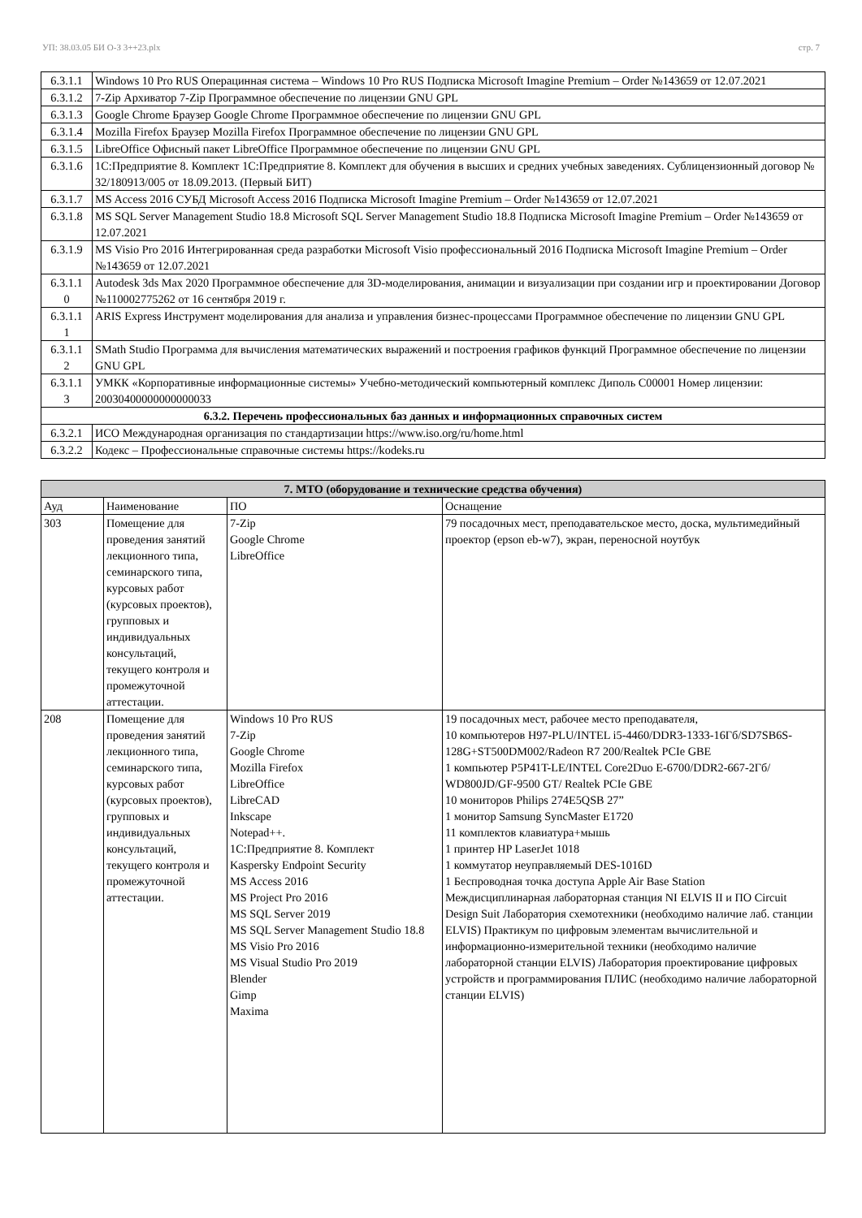УП: 38.03.05 БИ О-З 3++23.plx стр. 7
| 6.3.1.1 | Windows 10 Pro RUS Операцинная система – Windows 10 Pro RUS Подписка Microsoft Imagine Premium – Order №143659 от 12.07.2021 |
| 6.3.1.2 | 7-Zip Архиватор 7-Zip Программное обеспечение по лицензии GNU GPL |
| 6.3.1.3 | Google Chrome Браузер Google Chrome Программное обеспечение по лицензии GNU GPL |
| 6.3.1.4 | Mozilla Firefox Браузер Mozilla Firefox Программное обеспечение по лицензии GNU GPL |
| 6.3.1.5 | LibreOffice Офисный пакет LibreOffice Программное обеспечение по лицензии GNU GPL |
| 6.3.1.6 | 1С:Предприятие 8. Комплект 1С:Предприятие 8. Комплект для обучения в высших и средних учебных заведениях. Сублицензионный договор № 32/180913/005 от 18.09.2013. (Первый БИТ) |
| 6.3.1.7 | MS Access 2016 СУБД Microsoft Access 2016 Подписка Microsoft Imagine Premium – Order №143659 от 12.07.2021 |
| 6.3.1.8 | MS SQL Server Management Studio 18.8 Microsoft SQL Server Management Studio 18.8 Подписка Microsoft Imagine Premium – Order №143659 от 12.07.2021 |
| 6.3.1.9 | MS Visio Pro 2016 Интегрированная среда разработки Microsoft Visio профессиональный 2016 Подписка Microsoft Imagine Premium – Order №143659 от 12.07.2021 |
| 6.3.1.1 0 | Autodesk 3ds Max 2020 Программное обеспечение для 3D-моделирования, анимации и визуализации при создании игр и проектировании Договор №110002775262 от 16 сентября 2019 г. |
| 6.3.1.1 1 | ARIS Express Инструмент моделирования для анализа и управления бизнес-процессами Программное обеспечение по лицензии GNU GPL |
| 6.3.1.1 2 | SMath Studio Программа для вычисления математических выражений и построения графиков функций Программное обеспечение по лицензии GNU GPL |
| 6.3.1.1 3 | УМКК «Корпоративные информационные системы» Учебно-методический компьютерный комплекс Диполь С00001 Номер лицензии: 20030400000000000033 |
| 6.3.2. Перечень профессиональных баз данных и информационных справочных систем | |
| 6.3.2.1 | ИСО Международная организация по стандартизации https://www.iso.org/ru/home.html |
| 6.3.2.2 | Кодекс – Профессиональные справочные системы https://kodeks.ru |
| 7. МТО (оборудование и технические средства обучения) | | | |
| Ауд | Наименование | ПО | Оснащение |
| 303 | Помещение для проведения занятий лекционного типа, семинарского типа, курсовых работ (курсовых проектов), групповых и индивидуальных консультаций, текущего контроля и промежуточной аттестации. | 7-Zip Google Chrome LibreOffice | 79 посадочных мест, преподавательское место, доска, мультимедийный проектор (epson eb-w7), экран, переносной ноутбук |
| 208 | Помещение для проведения занятий лекционного типа, семинарского типа, курсовых работ (курсовых проектов), групповых и индивидуальных консультаций, текущего контроля и промежуточной аттестации. | Windows 10 Pro RUS 7-Zip Google Chrome Mozilla Firefox LibreOffice LibreCAD Inkscape Notepad++. 1С:Предприятие 8. Комплект Kaspersky Endpoint Security MS Access 2016 MS Project Pro 2016 MS SQL Server 2019 MS SQL Server Management Studio 18.8 MS Visio Pro 2016 MS Visual Studio Pro 2019 Blender Gimp Maxima | 19 посадочных мест, рабочее место преподавателя, 10 компьютеров H97-PLU/INTEL i5-4460/DDR3-1333-16Гб/SD7SB6S-128G+ST500DM002/Radeon R7 200/Realtek PCIe GBE 1 компьютер P5P41T-LE/INTEL Core2Duo E-6700/DDR2-667-2Гб/ WD800JD/GF-9500 GT/ Realtek PCIe GBE 10 мониторов Philips 274E5QSB 27” 1 монитор Samsung SyncMaster E1720 11 комплектов клавиатура+мышь 1 принтер HP LaserJet 1018 1 коммутатор неуправляемый DES-1016D 1 Беспроводная точка доступа Apple Air Base Station Междисциплинарная лабораторная станция NI ELVIS II и ПО Circuit Design Suit Лаборатория схемотехники (необходимо наличие лаб. станции ELVIS) Практикум по цифровым элементам вычислительной и информационно-измерительной техники (необходимо наличие лабораторной станции ELVIS) Лаборатория проектирование цифровых устройств и программирования ПЛИС (необходимо наличие лабораторной станции ELVIS) |